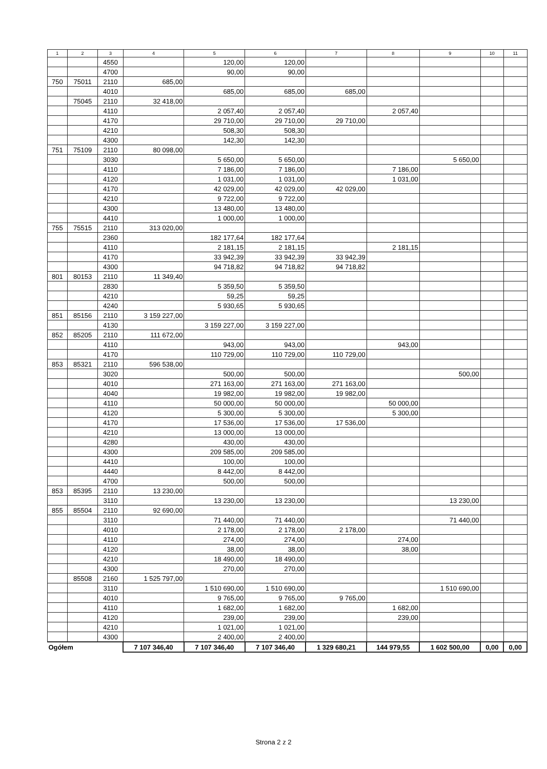| 1 | 2 | 3 | 4 | 5 | 6 | 7 | 8 | 9 | 10 | 11 |
| --- | --- | --- | --- | --- | --- | --- | --- | --- | --- | --- |
| | | 4550 | | 120,00 | 120,00 | | | | | |
| | | 4700 | | 90,00 | 90,00 | | | | | |
| 750 | 75011 | 2110 | 685,00 | | | | | | | |
| | | 4010 | | 685,00 | 685,00 | 685,00 | | | | |
| | 75045 | 2110 | 32 418,00 | | | | | | | |
| | | 4110 | | 2 057,40 | 2 057,40 | | 2 057,40 | | | |
| | | 4170 | | 29 710,00 | 29 710,00 | 29 710,00 | | | | |
| | | 4210 | | 508,30 | 508,30 | | | | | |
| | | 4300 | | 142,30 | 142,30 | | | | | |
| 751 | 75109 | 2110 | 80 098,00 | | | | | | | |
| | | 3030 | | 5 650,00 | 5 650,00 | | | 5 650,00 | | |
| | | 4110 | | 7 186,00 | 7 186,00 | | 7 186,00 | | | |
| | | 4120 | | 1 031,00 | 1 031,00 | | 1 031,00 | | | |
| | | 4170 | | 42 029,00 | 42 029,00 | 42 029,00 | | | | |
| | | 4210 | | 9 722,00 | 9 722,00 | | | | | |
| | | 4300 | | 13 480,00 | 13 480,00 | | | | | |
| | | 4410 | | 1 000,00 | 1 000,00 | | | | | |
| 755 | 75515 | 2110 | 313 020,00 | | | | | | | |
| | | 2360 | | 182 177,64 | 182 177,64 | | | | | |
| | | 4110 | | 2 181,15 | 2 181,15 | | 2 181,15 | | | |
| | | 4170 | | 33 942,39 | 33 942,39 | 33 942,39 | | | | |
| | | 4300 | | 94 718,82 | 94 718,82 | 94 718,82 | | | | |
| 801 | 80153 | 2110 | 11 349,40 | | | | | | | |
| | | 2830 | | 5 359,50 | 5 359,50 | | | | | |
| | | 4210 | | 59,25 | 59,25 | | | | | |
| | | 4240 | | 5 930,65 | 5 930,65 | | | | | |
| 851 | 85156 | 2110 | 3 159 227,00 | | | | | | | |
| | | 4130 | | 3 159 227,00 | 3 159 227,00 | | | | | |
| 852 | 85205 | 2110 | 111 672,00 | | | | | | | |
| | | 4110 | | 943,00 | 943,00 | | 943,00 | | | |
| | | 4170 | | 110 729,00 | 110 729,00 | 110 729,00 | | | | |
| 853 | 85321 | 2110 | 596 538,00 | | | | | | | |
| | | 3020 | | 500,00 | 500,00 | | | 500,00 | | |
| | | 4010 | | 271 163,00 | 271 163,00 | 271 163,00 | | | | |
| | | 4040 | | 19 982,00 | 19 982,00 | 19 982,00 | | | | |
| | | 4110 | | 50 000,00 | 50 000,00 | | 50 000,00 | | | |
| | | 4120 | | 5 300,00 | 5 300,00 | | 5 300,00 | | | |
| | | 4170 | | 17 536,00 | 17 536,00 | 17 536,00 | | | | |
| | | 4210 | | 13 000,00 | 13 000,00 | | | | | |
| | | 4280 | | 430,00 | 430,00 | | | | | |
| | | 4300 | | 209 585,00 | 209 585,00 | | | | | |
| | | 4410 | | 100,00 | 100,00 | | | | | |
| | | 4440 | | 8 442,00 | 8 442,00 | | | | | |
| | | 4700 | | 500,00 | 500,00 | | | | | |
| 853 | 85395 | 2110 | 13 230,00 | | | | | | | |
| | | 3110 | | 13 230,00 | 13 230,00 | | | 13 230,00 | | |
| 855 | 85504 | 2110 | 92 690,00 | | | | | | | |
| | | 3110 | | 71 440,00 | 71 440,00 | | | 71 440,00 | | |
| | | 4010 | | 2 178,00 | 2 178,00 | 2 178,00 | | | | |
| | | 4110 | | 274,00 | 274,00 | | 274,00 | | | |
| | | 4120 | | 38,00 | 38,00 | | 38,00 | | | |
| | | 4210 | | 18 490,00 | 18 490,00 | | | | | |
| | | 4300 | | 270,00 | 270,00 | | | | | |
| | 85508 | 2160 | 1 525 797,00 | | | | | | | |
| | | 3110 | | 1 510 690,00 | 1 510 690,00 | | | 1 510 690,00 | | |
| | | 4010 | | 9 765,00 | 9 765,00 | 9 765,00 | | | | |
| | | 4110 | | 1 682,00 | 1 682,00 | | 1 682,00 | | | |
| | | 4120 | | 239,00 | 239,00 | | 239,00 | | | |
| | | 4210 | | 1 021,00 | 1 021,00 | | | | | |
| | | 4300 | | 2 400,00 | 2 400,00 | | | | | |
| Ogółem | | | 7 107 346,40 | 7 107 346,40 | 7 107 346,40 | 1 329 680,21 | 144 979,55 | 1 602 500,00 | 0,00 | 0,00 |
Strona 2 z 2